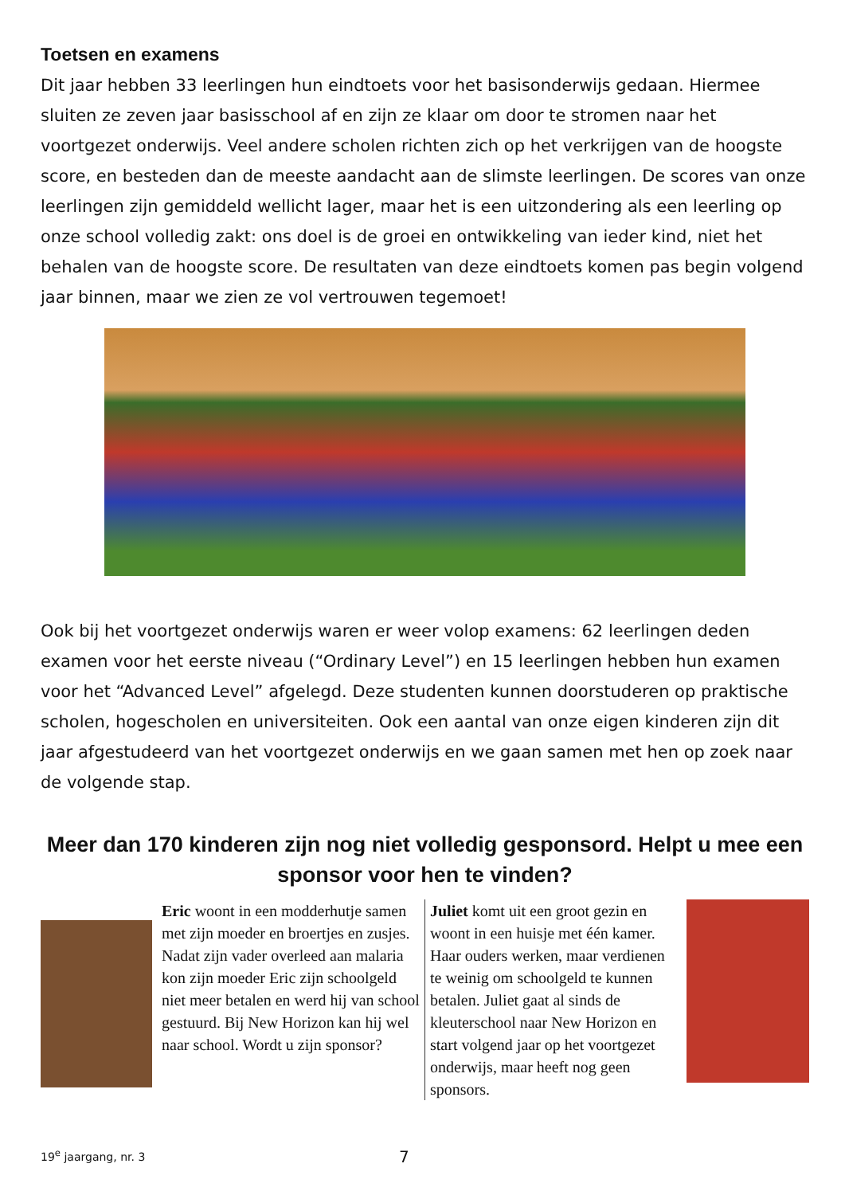Toetsen en examens
Dit jaar hebben 33 leerlingen hun eindtoets voor het basisonderwijs gedaan. Hiermee sluiten ze zeven jaar basisschool af en zijn ze klaar om door te stromen naar het voortgezet onderwijs. Veel andere scholen richten zich op het verkrijgen van de hoogste score, en besteden dan de meeste aandacht aan de slimste leerlingen. De scores van onze leerlingen zijn gemiddeld wellicht lager, maar het is een uitzondering als een leerling op onze school volledig zakt: ons doel is de groei en ontwikkeling van ieder kind, niet het behalen van de hoogste score. De resultaten van deze eindtoets komen pas begin volgend jaar binnen, maar we zien ze vol vertrouwen tegemoet!
Ook bij het voortgezet onderwijs waren er weer volop examens: 62 leerlingen deden examen voor het eerste niveau (“Ordinary Level”) en 15 leerlingen hebben hun examen voor het “Advanced Level” afgelegd. Deze studenten kunnen doorstuderen op praktische scholen, hogescholen en universiteiten. Ook een aantal van onze eigen kinderen zijn dit jaar afgestudeerd van het voortgezet onderwijs en we gaan samen met hen op zoek naar de volgende stap.
Meer dan 170 kinderen zijn nog niet volledig gesponsord. Helpt u mee een sponsor voor hen te vinden?
Eric woont in een modderhutje samen met zijn moeder en broertjes en zusjes. Nadat zijn vader overleed aan malaria kon zijn moeder Eric zijn schoolgeld niet meer betalen en werd hij van school gestuurd. Bij New Horizon kan hij wel naar school. Wordt u zijn sponsor?
Juliet komt uit een groot gezin en woont in een huisje met één kamer. Haar ouders werken, maar verdienen te weinig om schoolgeld te kunnen betalen. Juliet gaat al sinds de kleuterschool naar New Horizon en start volgend jaar op het voortgezet onderwijs, maar heeft nog geen sponsors.
19<sup>e</sup> jaargang, nr. 3 7